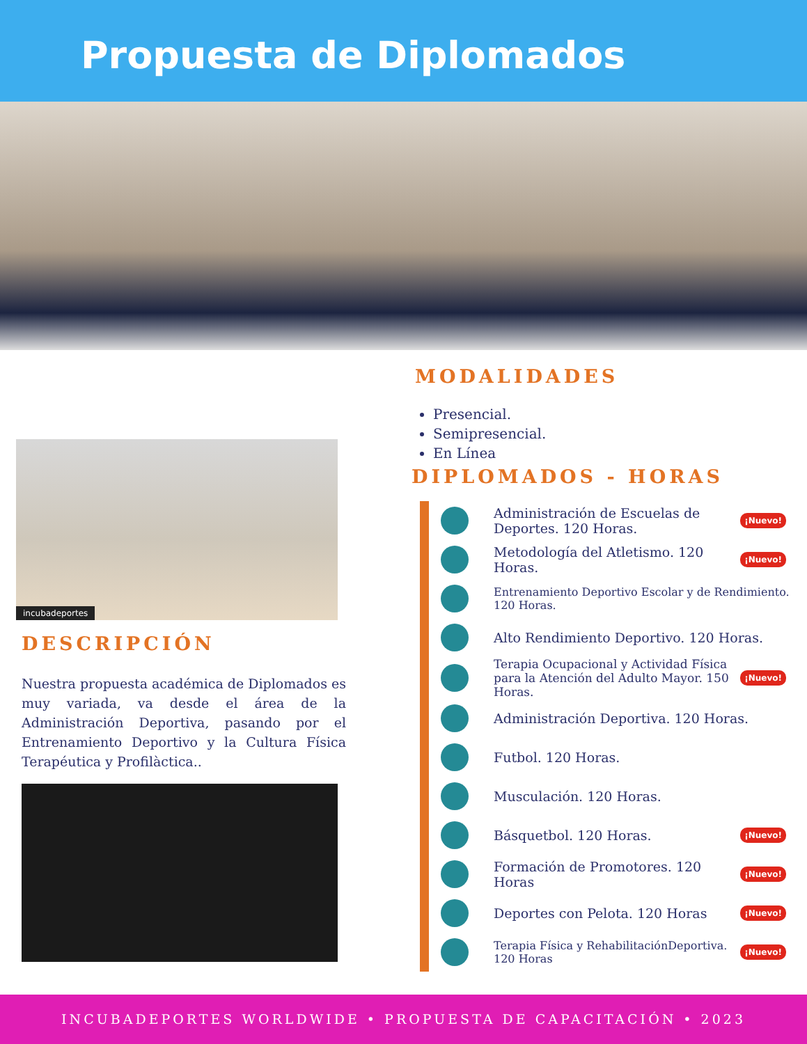Propuesta de Diplomados
incubadeportes
DESCRIPCIÓN
Nuestra propuesta académica de Diplomados es muy variada, va desde el área de la Administración Deportiva, pasando por el Entrenamiento Deportivo y la Cultura Física Terapéutica y Profilàctica..
MODALIDADES
Presencial.
Semipresencial.
En Línea
DIPLOMADOS - HORAS
Administración de Escuelas de Deportes. 120 Horas. ¡Nuevo!
Metodología del Atletismo. 120 Horas. ¡Nuevo!
Entrenamiento Deportivo Escolar y de Rendimiento. 120 Horas.
Alto Rendimiento Deportivo. 120 Horas.
Terapia Ocupacional y Actividad Física para la Atención del Adulto Mayor. 150 Horas. ¡Nuevo!
Administración Deportiva. 120 Horas.
Futbol. 120 Horas.
Musculación. 120 Horas.
Básquetbol. 120 Horas. ¡Nuevo!
Formación de Promotores. 120 Horas ¡Nuevo!
Deportes con Pelota. 120 Horas ¡Nuevo!
Terapia Física y RehabilitaciónDeportiva. 120 Horas ¡Nuevo!
INCUBADEPORTES WORLDWIDE • PROPUESTA DE CAPACITACIÓN • 2023